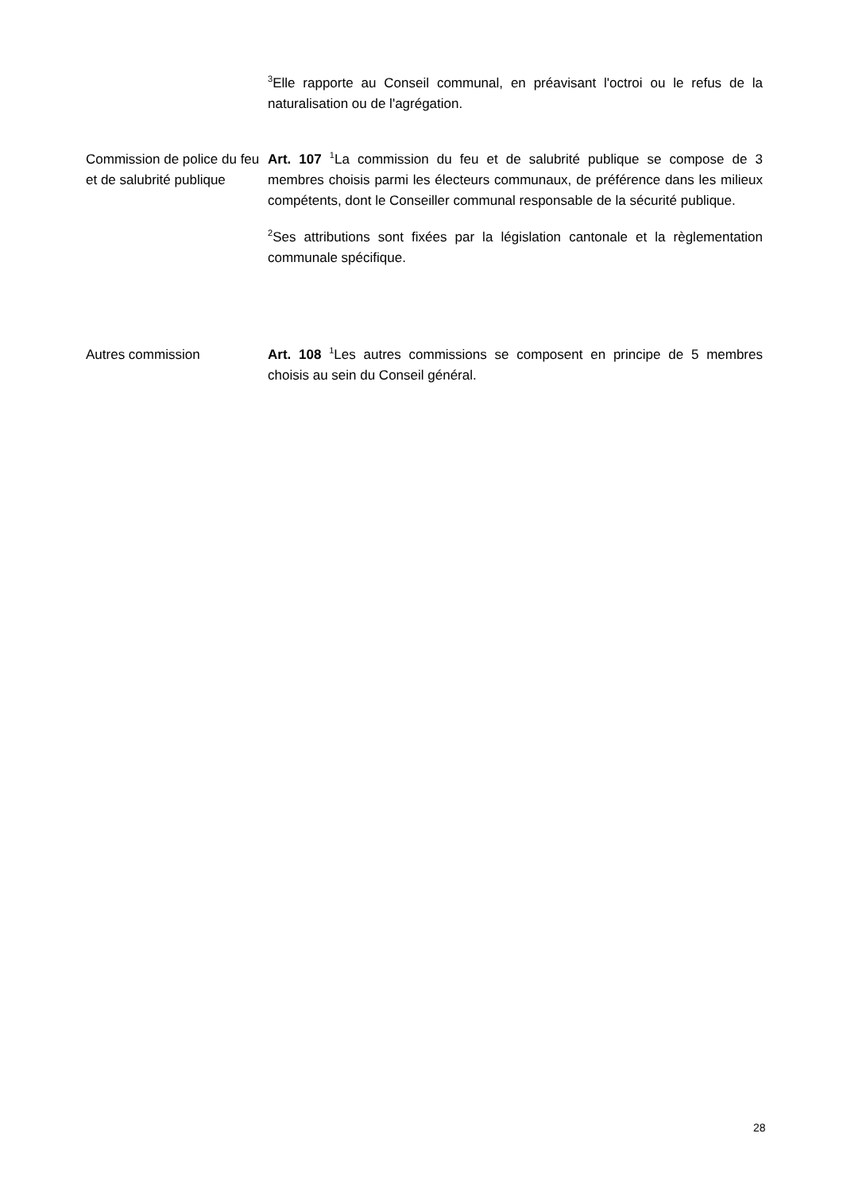<sup>3</sup> Elle rapporte au Conseil communal, en préavisant l'octroi ou le refus de la naturalisation ou de l'agrégation.
Commission de police du feu et de salubrité publique
Art. 107 <sup>1</sup>La commission du feu et de salubrité publique se compose de 3 membres choisis parmi les électeurs communaux, de préférence dans les milieux compétents, dont le Conseiller communal responsable de la sécurité publique.
<sup>2</sup> Ses attributions sont fixées par la législation cantonale et la règlementation communale spécifique.
Autres commission Art. 108 <sup>1</sup>Les autres commissions se composent en principe de 5 membres choisis au sein du Conseil général.
28